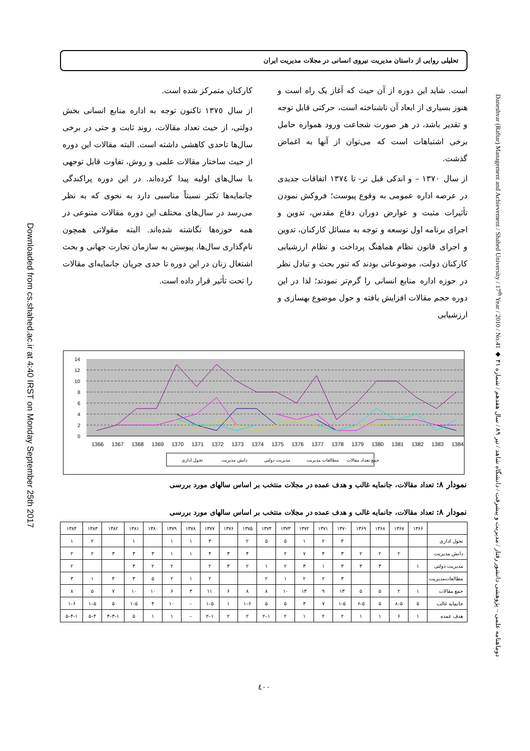Downloaded from cs.shahed.ac.ir at 4:40 IRST on Monday September 25th 2017
تحلیلی روایی از داستان مدیریت نیروی انسانی در مجلات مدیریت ایران
است. شاید این دوره از آن حیث که آغاز یک راه است و هنوز بسیاری از ابعاد آن ناشناخته است، حرکتی قابل توجه و تقدیر باشد، در هر صورت شجاعت ورود همواره حامل برخی اشتباهات است که می‌توان از آنها به اغماض گذشت.
از سال ١٣٧٠ – و اندکی قبل تر- تا ١٣٧٤ اتفاقات جدیدی در عرصه اداره عمومی به وقوع پیوست؛ فروکش نمودن تأثیرات مثبت و عوارض دوران دفاع مقدس، تدوین و اجرای برنامه اول توسعه و توجه به مسائل کارکنان، تدوین و اجرای قانون نظام هماهنگ پرداخت و نظام ارزشیابی کارکنان دولت، موضوعاتی بودند که تنور بحث و تبادل نظر در حوزه اداره منابع انسانی را گرم‌تر نمودند؛ لذا در این دوره حجم مقالات افزایش یافته و حول موضوع بهسازی و ارزشیابی
کارکنان متمرکز شده است.
از سال ١٣٧٥ تاکنون توجه به اداره منابع انسانی بخش دولتی، از حیث تعداد مقالات، روند ثابت و حتی در برخی سال‌ها تاحدی کاهشی داشته است. البته مقالات این دوره از حیث ساختار مقالات علمی و روش، تفاوت قابل توجهی با سال‌های اولیه پیدا کرده‌اند. در این دوره پراکندگی جانمایه‌ها تکثر نسبتاً مناسبی دارد به نحوی که به نظر می‌رسد در سال‌های مختلف این دوره مقالات متنوعی در همه حوزه‌ها نگاشته شده‌اند. البته مقولاتی همچون نام‌گذاری سال‌ها، پیوستن به سازمان تجارت جهانی و بحث اشتغال زنان در این دوره تا حدی جریان جانمایه‌ای مقالات را تحت تأثیر قرار داده است.
0
2
4
6
8
10
12
14
1366
1367
1368
1369
1370
1371
1372
1373
1374
1375
1376
1377
1378
1379
1380
1381
1382
1383
1384
تحول اداری
دانش مدیریت
مدیریت دولتی
مطالعات مدیریت
جمع تعداد مقالات
نمودار ٨: تعداد مقالات، جانمایه غالب و هدف عمده در مجلات منتخب بر اساس سالهای مورد بررسی
نمودار ٨: تعداد مقالات، جانمایه غالب و هدف عمده در مجلات منتخب بر اساس سالهای مورد بررسی
| ۱۳۸۴ | ۱۳۸۳ | ۱۳۸۲ | ۱۳۸۱ | ۱۳۸۰ | ۱۳۷۹ | ۱۳۷۸ | ۱۳۷۷ | ۱۳۷۶ | ۱۳۷۵ | ۱۳۷۴ | ۱۳۷۳ | ۱۳۷۲ | ۱۳۷۱ | ۱۳۷۰ | ۱۳۶۹ | ۱۳۶۸ | ۱۳۶۷ | ۱۳۶۶ | |
| --- | --- | --- | --- | --- | --- | --- | --- | --- | --- | --- | --- | --- | --- | --- | --- | --- | --- | --- | --- |
| ۱ | ۲ | | ۱ | | ۱ | ۱ | ۳ | | ۲ | ۵ | ۵ | ۱ | ۲ | ۴ | | | | | تحول اداری |
| ۲ | ۲ | ۳ | ۳ | ۳ | ۱ | ۱ | ۴ | ۳ | ۴ | | ۲ | ۷ | ۴ | ۳ | ۲ | ۲ | ۲ | | دانش مدیریت |
| ۲ | | | ۳ | ۲ | ۲ | | ۲ | ۳ | ۲ | ۱ | ۲ | ۳ | ۱ | ۳ | ۳ | ۳ | | ۱ | مدیریت دولتی |
| ۳ | ۱ | ۴ | ۳ | ۵ | ۲ | ۱ | ۲ | | | ۲ | ۱ | ۲ | ۲ | ۳ | | | | | مطالعات‌مدیریت |
| ۸ | ۵ | ۷ | ۱۰ | ۱۰ | ۶ | ۳ | ۱۱ | ۶ | ۸ | ۸ | ۱۰ | ۱۳ | ۹ | ۱۳ | ۵ | ۵ | ۲ | ۱ | جمع مقالات |
| ۱–۶ | ۱–۵ | ۵ | ۱–۵ | ۴ | ۱۰ | – | ۱–۵ | ۱ | ۱–۶ | ۵ | ۵ | ۳ | ۷ | ۱–۵ | ۶–۵ | ۵ | ۸–۵ | ۵ | جانمایه غالب |
| ۵–۴–۱ | ۵–۴ | ۴–۳–۱ | ۵ | ۱ | ۱ | – | ۲–۱ | ۲ | ۲ | ۲–۱ | ۲ | ۱ | ۲ | ۲ | ۱ | ۱ | ۶ | ۱ | هدف عمده |
٤٠٠
Daneshvar (Raftar) Management and Achievement / Shahed University / 17<sup>th</sup> Year / 2010 / No.41 ◆ دوماهنامه علمی – پژوهشی دانشور رفتار / مدیریت و پیشرفت / دانشگاه شاهد / تیر ۸۹ / سال هفدهم / شماره ۴۱